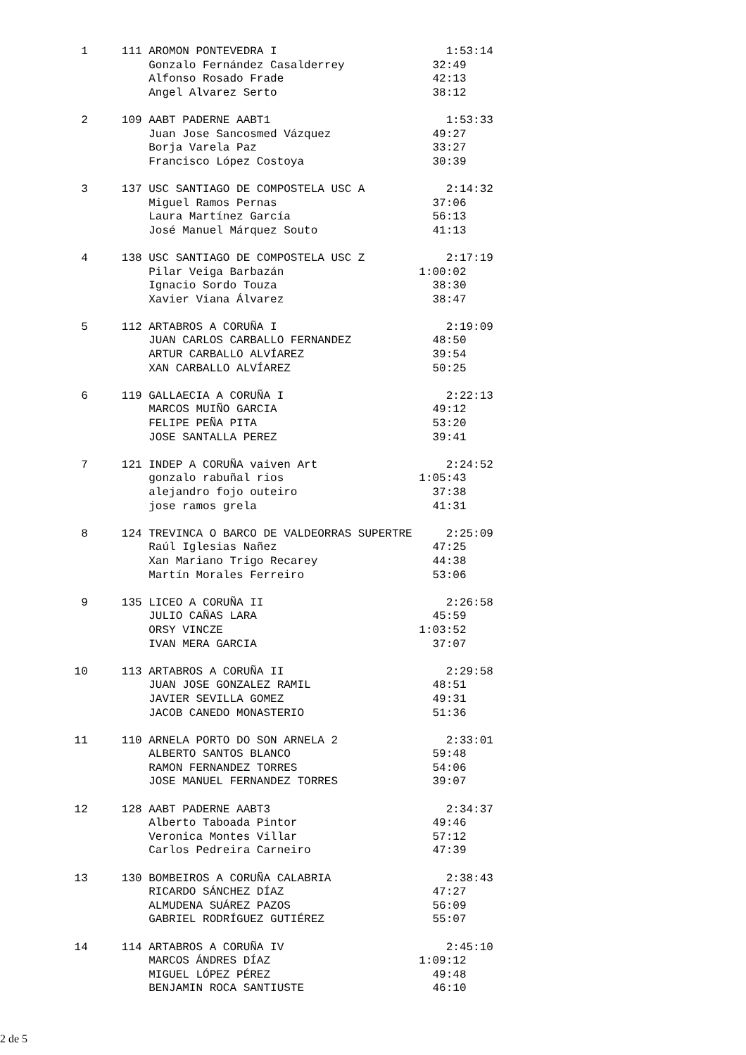1     111 AROMON PONTEVEDRA I                         1:53:14
            Gonzalo Fernández Casalderrey             32:49
            Alfonso Rosado Frade                      42:13
            Angel Alvarez Serto                       38:12

  2     109 AABT PADERNE AABT1                          1:53:33
            Juan Jose Sancosmed Vázquez               49:27
            Borja Varela Paz                          33:27
            Francisco López Costoya                   30:39

  3     137 USC SANTIAGO DE COMPOSTELA USC A            2:14:32
            Miguel Ramos Pernas                       37:06
            Laura Martínez García                     56:13
            José Manuel Márquez Souto                 41:13

  4     138 USC SANTIAGO DE COMPOSTELA USC Z            2:17:19
            Pilar Veiga Barbazán                    1:00:02
            Ignacio Sordo Touza                       38:30
            Xavier Viana Álvarez                      38:47

  5     112 ARTABROS A CORUÑA I                         2:19:09
            JUAN CARLOS CARBALLO FERNANDEZ            48:50
            ARTUR CARBALLO ALVÍAREZ                   39:54
            XAN CARBALLO ALVÍAREZ                     50:25

  6     119 GALLAECIA A CORUÑA I                        2:22:13
            MARCOS MUIÑO GARCIA                       49:12
            FELIPE PEÑA PITA                          53:20
            JOSE SANTALLA PEREZ                       39:41

  7     121 INDEP A CORUÑA vaiven Art                   2:24:52
            gonzalo rabuñal rios                    1:05:43
            alejandro fojo outeiro                    37:38
            jose ramos grela                          41:31

  8     124 TREVINCA O BARCO DE VALDEORRAS SUPERTRE     2:25:09
            Raúl Iglesias Nañez                       47:25
            Xan Mariano Trigo Recarey                 44:38
            Martín Morales Ferreiro                   53:06

  9     135 LICEO A CORUÑA II                           2:26:58
            JULIO CAÑAS LARA                          45:59
            ORSY VINCZE                             1:03:52
            IVAN MERA GARCIA                          37:07

 10     113 ARTABROS A CORUÑA II                        2:29:58
            JUAN JOSE GONZALEZ RAMIL                  48:51
            JAVIER SEVILLA GOMEZ                      49:31
            JACOB CANEDO MONASTERIO                   51:36

 11     110 ARNELA PORTO DO SON ARNELA 2                2:33:01
            ALBERTO SANTOS BLANCO                     59:48
            RAMON FERNANDEZ TORRES                    54:06
            JOSE MANUEL FERNANDEZ TORRES              39:07

 12     128 AABT PADERNE AABT3                          2:34:37
            Alberto Taboada Pintor                    49:46
            Veronica Montes Villar                    57:12
            Carlos Pedreira Carneiro                  47:39

 13     130 BOMBEIROS A CORUÑA CALABRIA                 2:38:43
            RICARDO SÁNCHEZ DÍAZ                      47:27
            ALMUDENA SUÁREZ PAZOS                     56:09
            GABRIEL RODRÍGUEZ GUTIÉREZ                55:07

 14     114 ARTABROS A CORUÑA IV                        2:45:10
            MARCOS ÁNDRES DÍAZ                      1:09:12
            MIGUEL LÓPEZ PÉREZ                        49:48
            BENJAMIN ROCA SANTIUSTE                   46:10
2 de 5